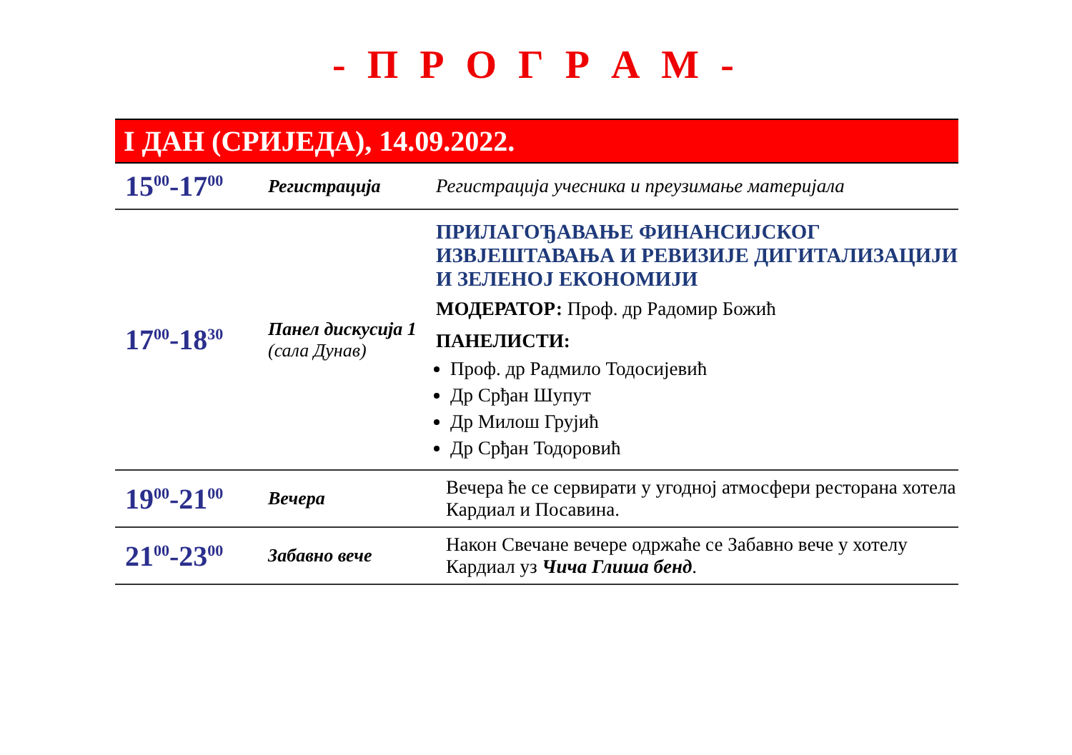- П Р О Г Р А М -
I ДАН (СРИЈЕДА), 14.09.2022.
| 15<sup>00</sup>-17<sup>00</sup> | Регистрација | Регистрација учесника и преузимање материјала |
| 17<sup>00</sup>-18<sup>30</sup> | Панел дискусија 1 (сала Дунав) | ПРИЛАГОЂАВАЊЕ ФИНАНСИЈСКОГ ИЗВЈЕШТАВАЊА И РЕВИЗИЈЕ ДИГИТАЛИЗАЦИЈИ И ЗЕЛЕНОЈ ЕКОНОМИЈИ МОДЕРАТОР: Проф. др Радомир Божић ПАНЕЛИСТИ: Проф. др Радмило Тодосијевић Др Срђан Шупут Др Милош Грујић Др Срђан Тодоровић |
| 19<sup>00</sup>-21<sup>00</sup> | Вечера | Вечера ће се сервирати у угодној атмосфери ресторана хотела Кардиал и Посавина. |
| 21<sup>00</sup>-23<sup>00</sup> | Забавно вече | Након Свечане вечере одржаће се Забавно вече у хотелу Кардиал уз Чича Глиша бенд . |